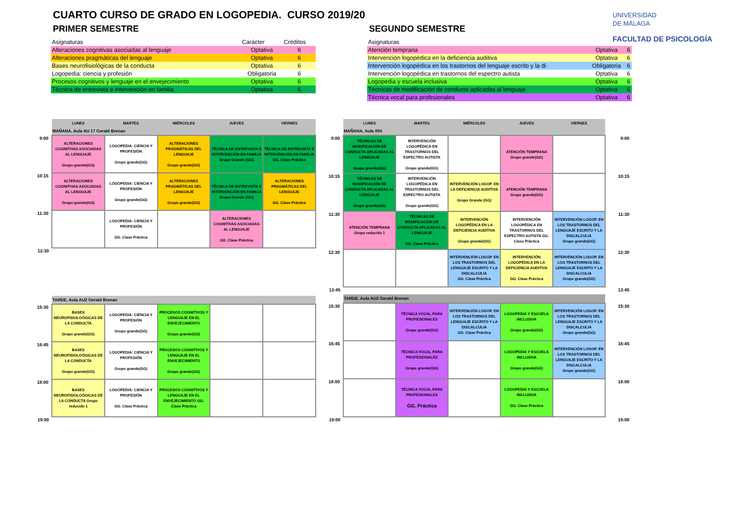CUARTO CURSO DE GRADO EN LOGOPEDIA. CURSO 2019/20
UNIVERSIDAD
DE MÁLAGA
FACULTAD DE PSICOLOGÍA
PRIMER SEMESTRE
| Asignaturas | Carácter | Créditos |
| --- | --- | --- |
| Alteraciones cognitivas asociadas al lenguaje | Optativa | 6 |
| Alteraciones pragmáticas del lenguaje | Optativa | 6 |
| Bases neurofisiológicas de la conducta | Optativa | 6 |
| Logopedia: ciencia y profesión | Obligatoria | 6 |
| Procesos cognitivos y lenguaje en el envejecimiento | Optativa | 6 |
| Técnica de entrevista e intervención en familia | Optativa | 6 |
SEGUNDO SEMESTRE
| Asignaturas | | |
| --- | --- | --- |
| Atención temprana | Optativa | 6 |
| Intervención logopédica en la deficiencia auditiva | Optativa | 6 |
| Intervención logopédica en los trastornos del lenguaje escrito y la di | Obligatoria | 6 |
| Intervención logopédica en trastornos del espectro autista | Optativa | 6 |
| Logopedia y escuela inclusiva | Optativa | 6 |
| Técnicas de modificación de conducta aplicadas al lenguaje | Optativa | 6 |
| Técnica vocal para profesionales | Optativa | 6 |
| | LUNES | MARTES | MIÉRCOLES | JUEVES | VIERNES |
| | MAÑANA. Aula AU 17 Gerald Brenan | | | | |
| 9:00 | ALTERACIONES COGNITIVAS ASOCIADAS AL LENGUAJE Grupo grande(GG) | LOGOPEDIA: CIENCIA Y PROFESIÓN Grupo grande(GG) | ALTERACIONES PRAGMÁTICAS DEL LENGUAJE Grupo grande(GG) | TÉCNICA DE ENTREVISTA E INTERVENCIÓN EN FAMILIA Grupo Grande (GG) | TÉCNICA DE ENTREVISTA E INTERVENCIÓN EN FAMILIA GG. Clase Práctica |
| 10:15 | ALTERACIONES COGNITIVAS ASOCIADAS AL LENGUAJE Grupo grande(GG) | LOGOPEDIA: CIENCIA Y PROFESIÓN Grupo grande(GG) | ALTERACIONES PRAGMÁTICAS DEL LENGUAJE Grupo grande(GG) | TÉCNICA DE ENTREVISTA E INTERVENCIÓN EN FAMILIA Grupo Grande (GG) | ALTERACIONES PRAGMÁTICAS DEL LENGUAJE GG. Clase Práctica |
| 11:30 | | LOGOPEDIA: CIENCIA Y PROFESIÓN GG. Clase Práctica | | ALTERACIONES COGNITIVAS ASOCIADAS AL LENGUAJE GG. Clase Práctica | |
| 12:30 | | | | | |
| | TARDE. Aula AU2 Gerald Brenan | | | | |
| 15:30 | BASES NEUROFISIOLOÓGICAS DE LA CONDUCTA Grupo grande(GG) | LOGOPEDIA: CIENCIA Y PROFESIÓN Grupo grande(GG) | PROCESOS COGNITIVOS Y LENGUAJE EN EL ENVEJECIMIENTO Grupo grande(GG) | | |
| 16:45 | BASES NEUROFISIOLOÓGICAS DE LA CONDUCTA Grupo grande(GG) | LOGOPEDIA: CIENCIA Y PROFESIÓN Grupo grande(GG) | PROCESOS COGNITIVOS Y LENGUAJE EN EL ENVEJECIMIENTO Grupo grande(GG) | | |
| 18:00 | BASES NEUROFISIOLOÓGICAS DE LA CONDUCTA Grupo reducido 1 | LOGOPEDIA: CIENCIA Y PROFESIÓN GG. Clase Práctica | PROCESOS COGNITIVOS Y LENGUAJE EN EL ENVEJECIMIENTO GG. Clase Práctica | | |
| 19:00 | | | | | |
| | LUNES | MARTES | MIÉRCOLES | JUEVES | VIERNES | |
| | MAÑANA. Aula 004 | | | | | |
| 9:00 | TÉCNICAS DE MODIFICACIÓN DE CONDUCTA APLICADAS AL LENGUAJE Grupo grande(GG) | INTERVENCIÓN LOGOPÉDICA EN TRASTORNOS DEL ESPECTRO AUTISTA Grupo grande(GG) | | ATENCIÓN TEMPRANA Grupo grande(GG) | | 9:00 |
| 10:15 | TÉCNICAS DE MODIFICACIÓN DE CONDUCTA APLICADAS AL LENGUAJE Grupo grande(GG) | INTERVENCIÓN LOGOPÉDICA EN TRASTORNOS DEL ESPECTRO AUTISTA Grupo grande(GG) | INTERVENCIÓN LOGOP. EN LA DEFICIENCIA AUDITIVA Grupo Grande (GG) | ATENCIÓN TEMPRANA Grupo grande(GG) | | 10:15 |
| 11:30 | ATENCIÓN TEMPRANA Grupo reducido 1 | TÉCNICAS DE MODIFICACIÓN DE CONDUCTA APLICADAS AL LENGUAJE GG. Clase Práctica | INTERVENCIÓN LOGOPÉDICA EN LA DEFICIENCIA AUDITIVA Grupo grande(GG) | INTERVENCIÓN LOGOPÉDICA EN TRASTORNOS DEL ESPECTRO AUTISTA GG. Clase Práctica | INTERVENCIÓN LOGOP. EN LOS TRASTORNOS DEL LENGUAJE ESCRITO Y LA DISCALCULIA Grupo grande(GG) | 11:30 |
| 12:30 | | | INTERVENCIÓN LOGOP. EN LOS TRASTORNOS DEL LENGUAJE ESCRITO Y LA DISCALCULIA GG. Clase Práctica | INTERVENCIÓN LOGOPÉDICA EN LA DEFICIENCIA AUDITIVA GG. Clase Práctica | INTERVENCIÓN LOGOP. EN LOS TRASTORNOS DEL LENGUAJE ESCRITO Y LA DISCALCULIA Grupo grande(GG) | 12:30 |
| 13:45 | | | | | | 13:45 |
| | TARDE. Aula AU2 Gerald Brenan | | | | | |
| 15:30 | | TÉCNICA VOCAL PARA PROFESIONALES Grupo grande(GG) | INTERVENCIÓN LOGOP. EN LOS TRASTORNOS DEL LENGUAJE ESCRITO Y LA DISCALCULIA GG. Clase Práctica | LOGOPEDIA Y ESCUELA INCLUSIVA Grupo grande(GG) | INTERVENCIÓN LOGOP. EN LOS TRASTORNOS DEL LENGUAJE ESCRITO Y LA DISCALCULIA Grupo grande(GG) | 15:30 |
| 16:45 | | TÉCNICA VOCAL PARA PROFESIONALES Grupo grande(GG) | | LOGOPEDIA Y ESCUELA INCLUSIVA Grupo grande(GG) | INTERVENCIÓN LOGOP. EN LOS TRASTORNOS DEL LENGUAJE ESCRITO Y LA DISCALCULIA Grupo grande(GG) | 16:45 |
| 18:00 | | TÉCNICA VOCAL PARA PROFESIONALES GG. Práctica | | LOGOPEDIA Y ESCUELA INCLUSIVA GG. Clase Práctica | | 18:00 |
| 19:00 | | | | | | 19:00 |